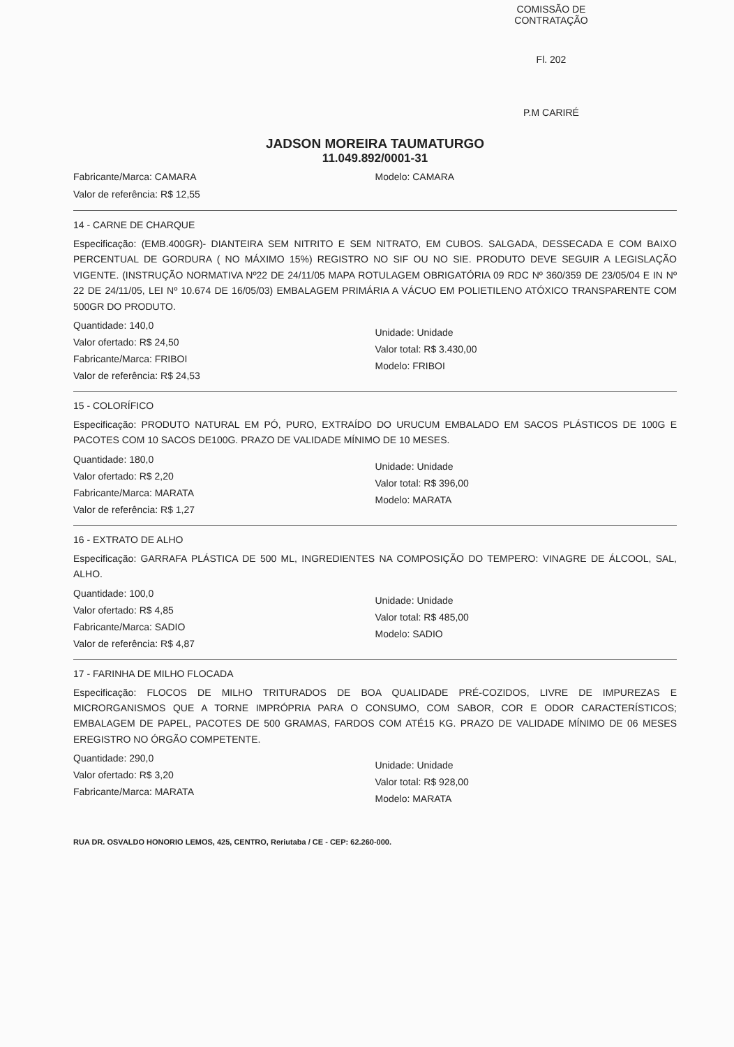COMISSÃO DE CONTRATAÇÃO
Fl. 202
P.M CARIRÉ
JADSON MOREIRA TAUMATURGO
11.049.892/0001-31
Fabricante/Marca: CAMARA
Valor de referência: R$ 12,55
Modelo: CAMARA
14 - CARNE DE CHARQUE
Especificação: (EMB.400GR)- DIANTEIRA SEM NITRITO E SEM NITRATO, EM CUBOS. SALGADA, DESSECADA E COM BAIXO PERCENTUAL DE GORDURA ( NO MÁXIMO 15%) REGISTRO NO SIF OU NO SIE. PRODUTO DEVE SEGUIR A LEGISLAÇÃO VIGENTE. (INSTRUÇÃO NORMATIVA Nº22 DE 24/11/05 MAPA ROTULAGEM OBRIGATÓRIA 09 RDC Nº 360/359 DE 23/05/04 E IN Nº 22 DE 24/11/05, LEI Nº 10.674 DE 16/05/03) EMBALAGEM PRIMÁRIA A VÁCUO EM POLIETILENO ATÓXICO TRANSPARENTE COM 500GR DO PRODUTO.
Quantidade: 140,0
Valor ofertado: R$ 24,50
Fabricante/Marca: FRIBOI
Valor de referência: R$ 24,53
Unidade: Unidade
Valor total: R$ 3.430,00
Modelo: FRIBOI
15 - COLORÍFICO
Especificação: PRODUTO NATURAL EM PÓ, PURO, EXTRAÍDO DO URUCUM EMBALADO EM SACOS PLÁSTICOS DE 100G E PACOTES COM 10 SACOS DE100G. PRAZO DE VALIDADE MÍNIMO DE 10 MESES.
Quantidade: 180,0
Valor ofertado: R$ 2,20
Fabricante/Marca: MARATA
Valor de referência: R$ 1,27
Unidade: Unidade
Valor total: R$ 396,00
Modelo: MARATA
16 - EXTRATO DE ALHO
Especificação: GARRAFA PLÁSTICA DE 500 ML, INGREDIENTES NA COMPOSIÇÃO DO TEMPERO: VINAGRE DE ÁLCOOL, SAL, ALHO.
Quantidade: 100,0
Valor ofertado: R$ 4,85
Fabricante/Marca: SADIO
Valor de referência: R$ 4,87
Unidade: Unidade
Valor total: R$ 485,00
Modelo: SADIO
17 - FARINHA DE MILHO FLOCADA
Especificação: FLOCOS DE MILHO TRITURADOS DE BOA QUALIDADE PRÉ-COZIDOS, LIVRE DE IMPUREZAS E MICRORGANISMOS QUE A TORNE IMPRÓPRIA PARA O CONSUMO, COM SABOR, COR E ODOR CARACTERÍSTICOS; EMBALAGEM DE PAPEL, PACOTES DE 500 GRAMAS, FARDOS COM ATÉ15 KG. PRAZO DE VALIDADE MÍNIMO DE 06 MESES EREGISTRO NO ÓRGÃO COMPETENTE.
Quantidade: 290,0
Valor ofertado: R$ 3,20
Fabricante/Marca: MARATA
Unidade: Unidade
Valor total: R$ 928,00
Modelo: MARATA
RUA DR. OSVALDO HONORIO LEMOS, 425, CENTRO, Reriutaba / CE - CEP: 62.260-000.